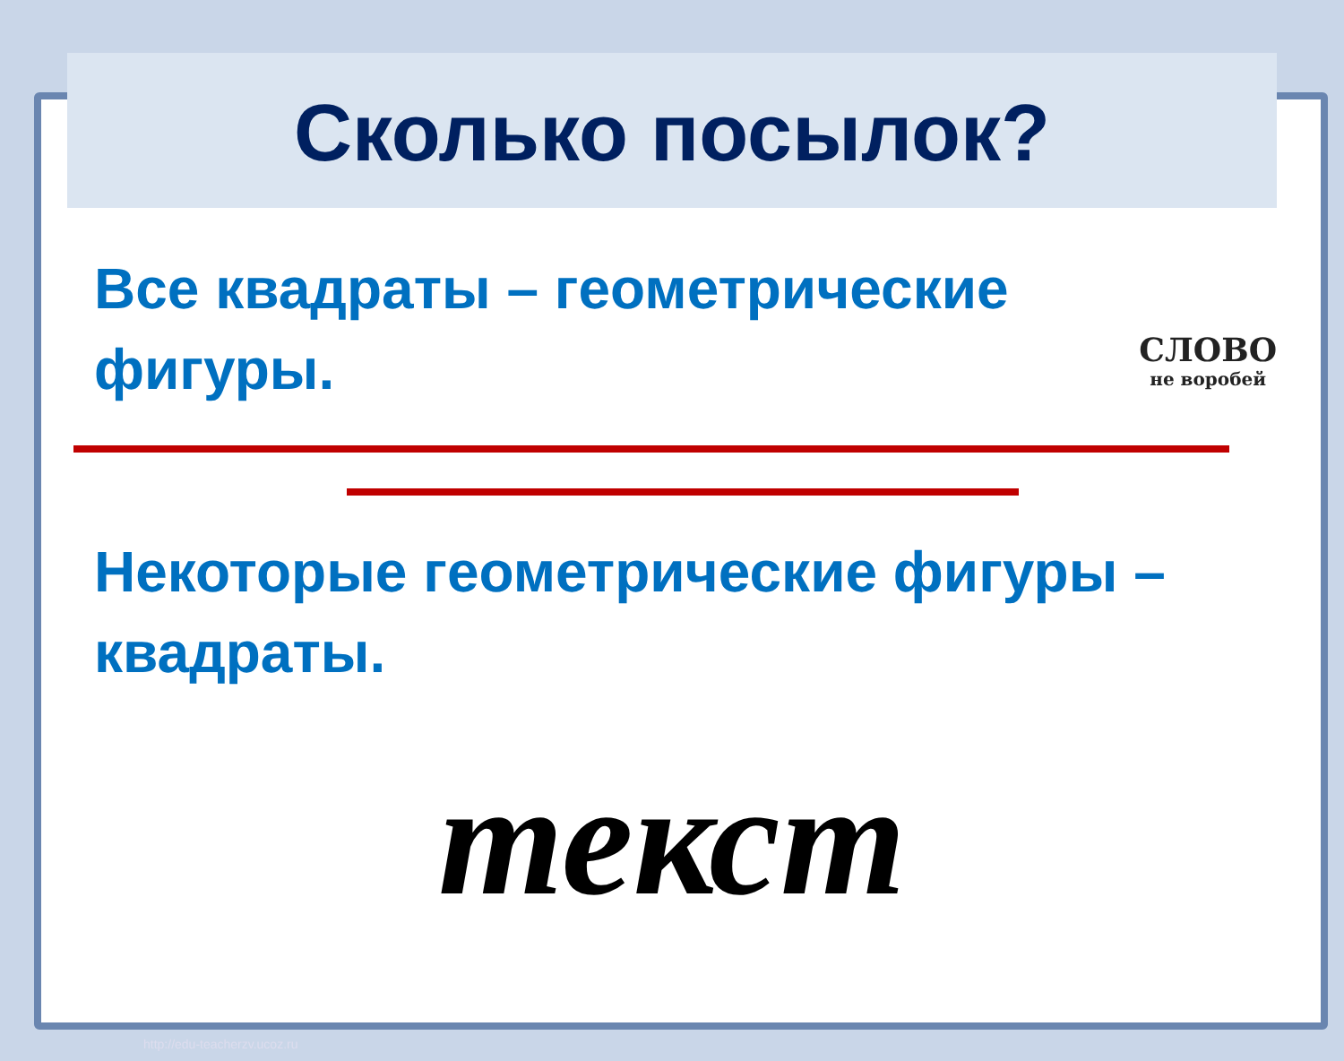Сколько посылок?
СЛОВО
не воробей
Все квадраты – геометрические фигуры.
Некоторые геометрические фигуры – квадраты.
текст
http://edu-teacherzv.ucoz.ru